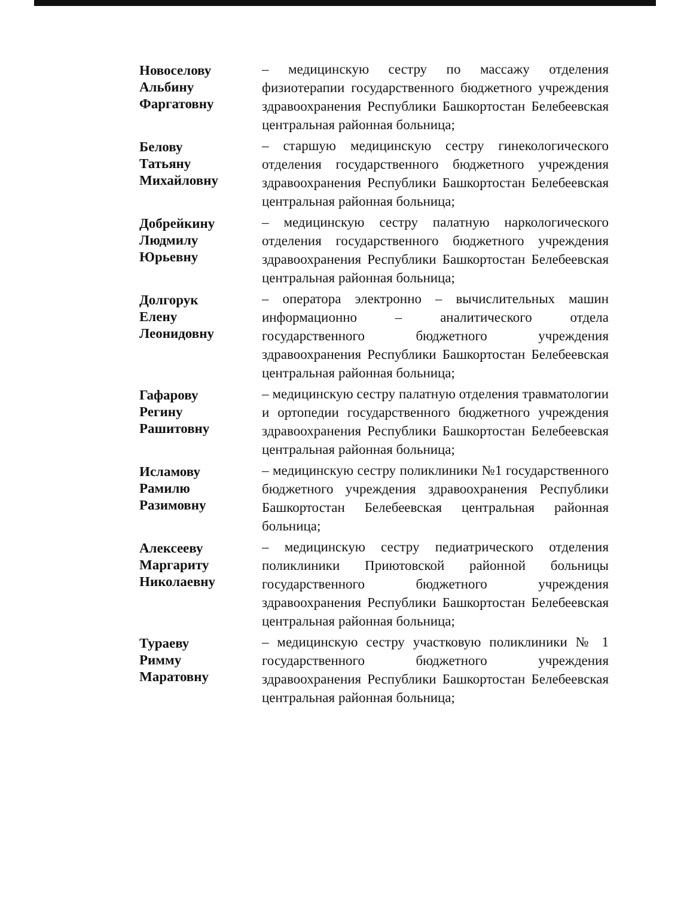Новоселову
Альбину
Фаргатовну
– медицинскую сестру по массажу отделения физиотерапии государственного бюджетного учреждения здравоохранения Республики Башкортостан Белебеевская центральная районная больница;
Белову
Татьяну
Михайловну
– старшую медицинскую сестру гинекологического отделения государственного бюджетного учреждения здравоохранения Республики Башкортостан Белебеевская центральная районная больница;
Добрейкину
Людмилу
Юрьевну
– медицинскую сестру палатную наркологического отделения государственного бюджетного учреждения здравоохранения Республики Башкортостан Белебеевская центральная районная больница;
Долгорук
Елену
Леонидовну
– оператора электронно – вычислительных машин информационно – аналитического отдела государственного бюджетного учреждения здравоохранения Республики Башкортостан Белебеевская центральная районная больница;
Гафарову
Регину
Рашитовну
– медицинскую сестру палатную отделения травматологии и ортопедии государственного бюджетного учреждения здравоохранения Республики Башкортостан Белебеевская центральная районная больница;
Исламову
Рамилю
Разимовну
– медицинскую сестру поликлиники №1 государственного бюджетного учреждения здравоохранения Республики Башкортостан Белебеевская центральная районная больница;
Алексееву
Маргариту
Николаевну
– медицинскую сестру педиатрического отделения поликлиники Приютовской районной больницы государственного бюджетного учреждения здравоохранения Республики Башкортостан Белебеевская центральная районная больница;
Тураеву
Римму
Маратовну
– медицинскую сестру участковую поликлиники № 1 государственного бюджетного учреждения здравоохранения Республики Башкортостан Белебеевская центральная районная больница;